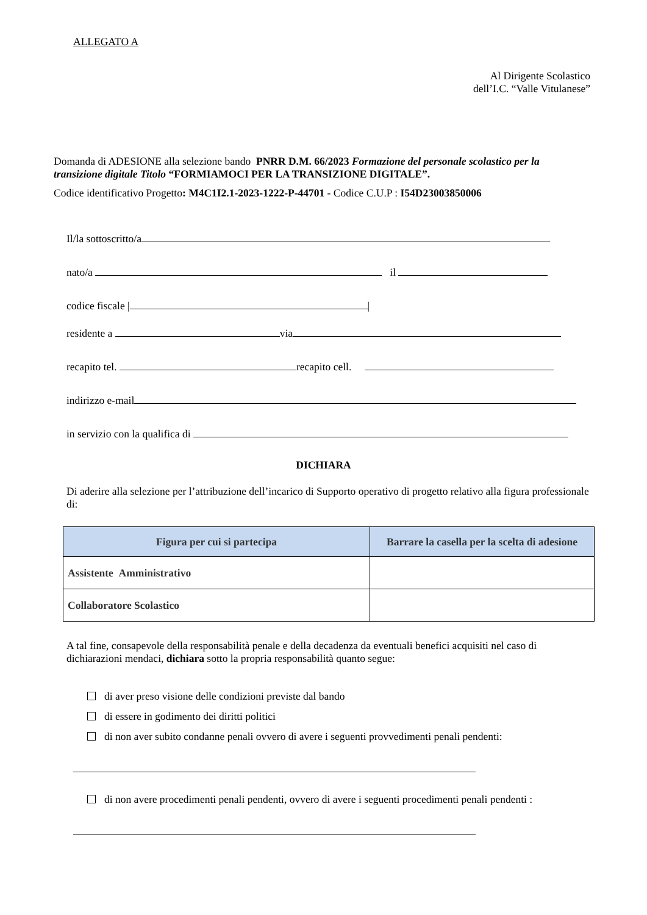ALLEGATO A
Al Dirigente Scolastico
dell’I.C. “Valle Vitulanese”
Domanda di ADESIONE alla selezione bando PNRR D.M. 66/2023 Formazione del personale scolastico per la transizione digitale Titolo “FORMIAMOCI PER LA TRANSIZIONE DIGITALE”.
Codice identificativo Progetto: M4C1I2.1-2023-1222-P-44701 - Codice C.U.P : I54D23003850006
Il/la sottoscritto/a
nato/a il
codice fiscale | |
residente a via
recapito tel. recapito cell.
indirizzo e-mail
in servizio con la qualifica di
DICHIARA
Di aderire alla selezione per l’attribuzione dell’incarico di Supporto operativo di progetto relativo alla figura professionale di:
| Figura per cui si partecipa | Barrare la casella per la scelta di adesione |
| --- | --- |
| Assistente Amministrativo | |
| Collaboratore Scolastico | |
A tal fine, consapevole della responsabilità penale e della decadenza da eventuali benefici acquisiti nel caso di dichiarazioni mendaci, dichiara sotto la propria responsabilità quanto segue:
di aver preso visione delle condizioni previste dal bando
di essere in godimento dei diritti politici
di non aver subito condanne penali ovvero di avere i seguenti provvedimenti penali pendenti:
di non avere procedimenti penali pendenti, ovvero di avere i seguenti procedimenti penali pendenti :